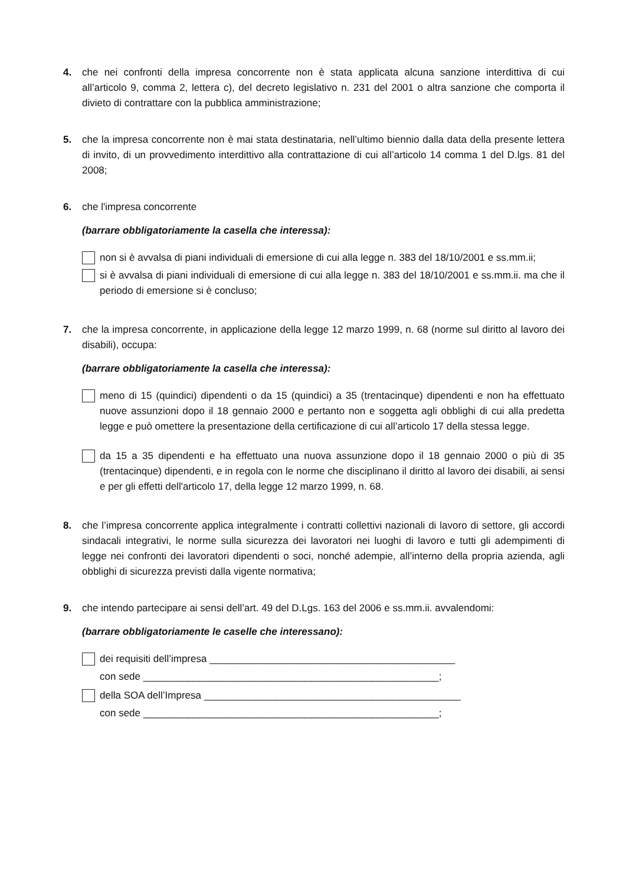4. che nei confronti della impresa concorrente non è stata applicata alcuna sanzione interdittiva di cui all’articolo 9, comma 2, lettera c), del decreto legislativo n. 231 del 2001 o altra sanzione che comporta il divieto di contrattare con la pubblica amministrazione;
5. che la impresa concorrente non è mai stata destinataria, nell’ultimo biennio dalla data della presente lettera di invito, di un provvedimento interdittivo alla contrattazione di cui all’articolo 14 comma 1 del D.lgs. 81 del 2008;
6. che l'impresa concorrente
(barrare obbligatoriamente la casella che interessa):
non si è avvalsa di piani individuali di emersione di cui alla legge n. 383 del 18/10/2001 e ss.mm.ii;
si è avvalsa di piani individuali di emersione di cui alla legge n. 383 del 18/10/2001 e ss.mm.ii. ma che il periodo di emersione si è concluso;
7. che la impresa concorrente, in applicazione della legge 12 marzo 1999, n. 68 (norme sul diritto al lavoro dei disabili), occupa:
(barrare obbligatoriamente la casella che interessa):
meno di 15 (quindici) dipendenti o da 15 (quindici) a 35 (trentacinque) dipendenti e non ha effettuato nuove assunzioni dopo il 18 gennaio 2000 e pertanto non e soggetta agli obblighi di cui alla predetta legge e può omettere la presentazione della certificazione di cui all’articolo 17 della stessa legge.
da 15 a 35 dipendenti e ha effettuato una nuova assunzione dopo il 18 gennaio 2000 o più di 35 (trentacinque) dipendenti, e in regola con le norme che disciplinano il diritto al lavoro dei disabili, ai sensi e per gli effetti dell'articolo 17, della legge 12 marzo 1999, n. 68.
8. che l’impresa concorrente applica integralmente i contratti collettivi nazionali di lavoro di settore, gli accordi sindacali integrativi, le norme sulla sicurezza dei lavoratori nei luoghi di lavoro e tutti gli adempimenti di legge nei confronti dei lavoratori dipendenti o soci, nonché adempie, all’interno della propria azienda, agli obblighi di sicurezza previsti dalla vigente normativa;
9. che intendo partecipare ai sensi dell’art. 49 del D.Lgs. 163 del 2006 e ss.mm.ii. avvalendomi:
(barrare obbligatoriamente le caselle che interessano):
dei requisiti dell’impresa ____________________________________________
con sede _____________________________________________________;
della SOA dell’Impresa ______________________________________________
con sede _____________________________________________________;